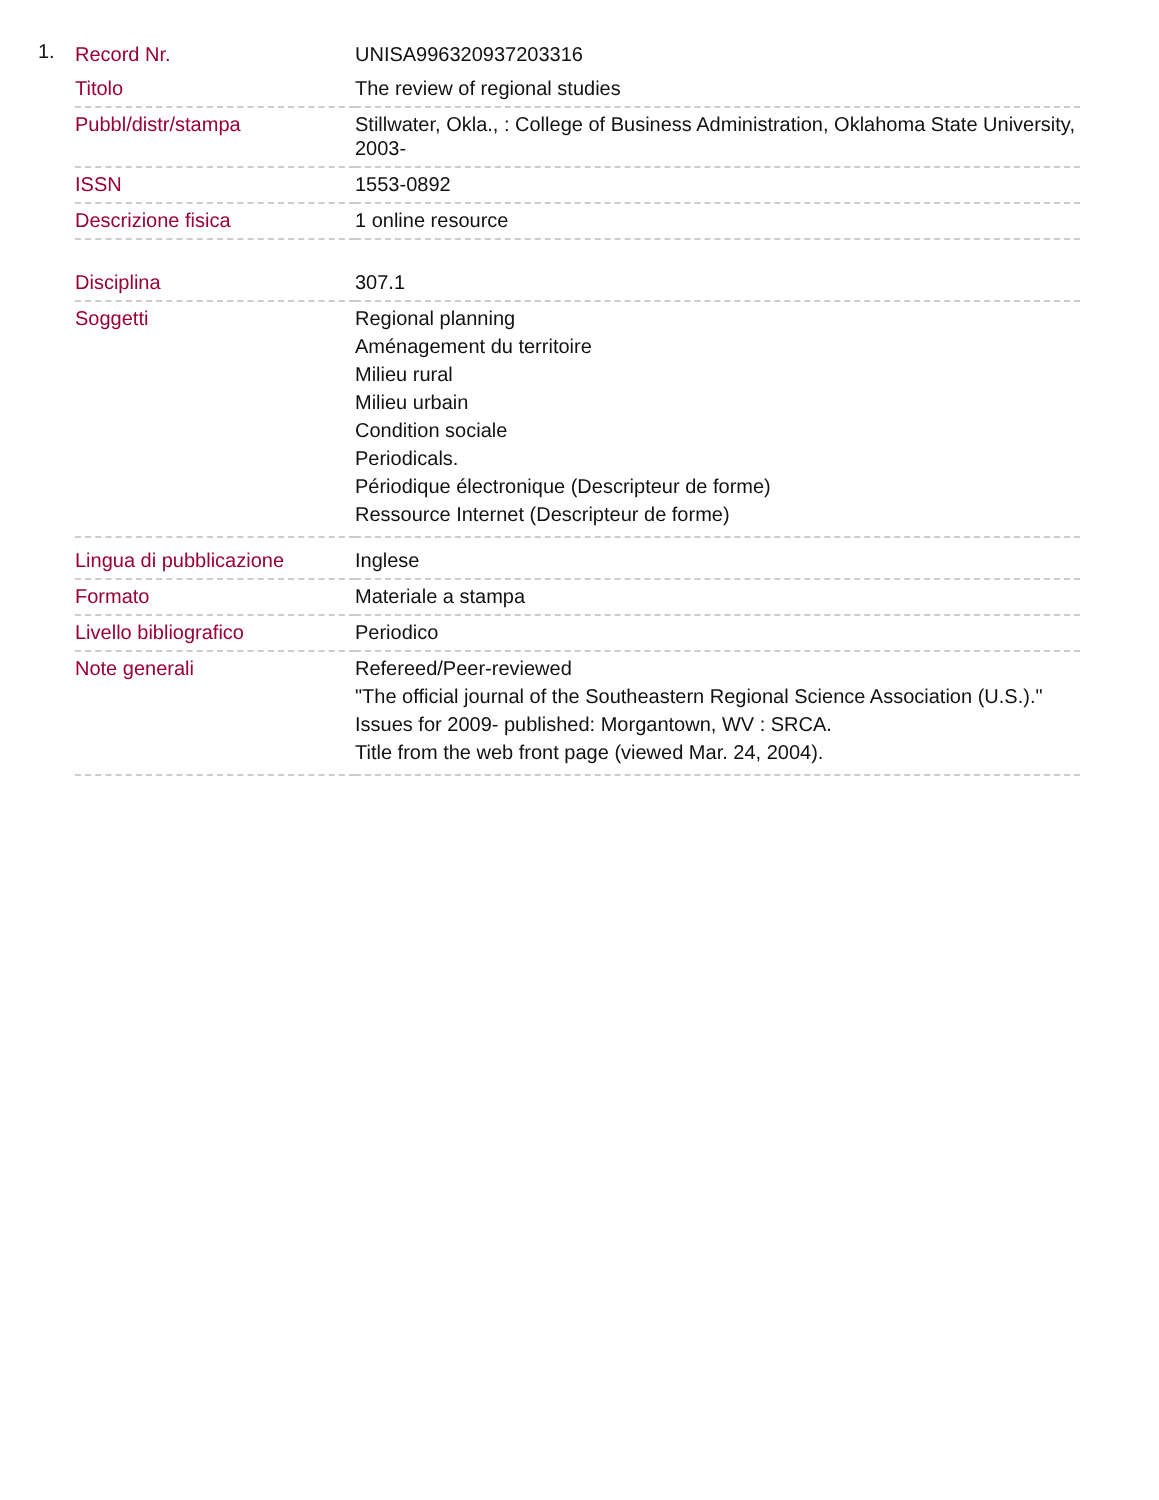1.
| Record Nr. | UNISA996320937203316 |
| Titolo | The review of regional studies |
| Pubbl/distr/stampa | Stillwater, Okla., : College of Business Administration, Oklahoma State University, 2003- |
| ISSN | 1553-0892 |
| Descrizione fisica | 1 online resource |
| Disciplina | 307.1 |
| Soggetti | Regional planning Aménagement du territoire Milieu rural Milieu urbain Condition sociale Periodicals. Périodique électronique (Descripteur de forme) Ressource Internet (Descripteur de forme) |
| Lingua di pubblicazione | Inglese |
| Formato | Materiale a stampa |
| Livello bibliografico | Periodico |
| Note generali | Refereed/Peer-reviewed "The official journal of the Southeastern Regional Science Association (U.S.)." Issues for 2009- published: Morgantown, WV : SRCA. Title from the web front page (viewed Mar. 24, 2004). |